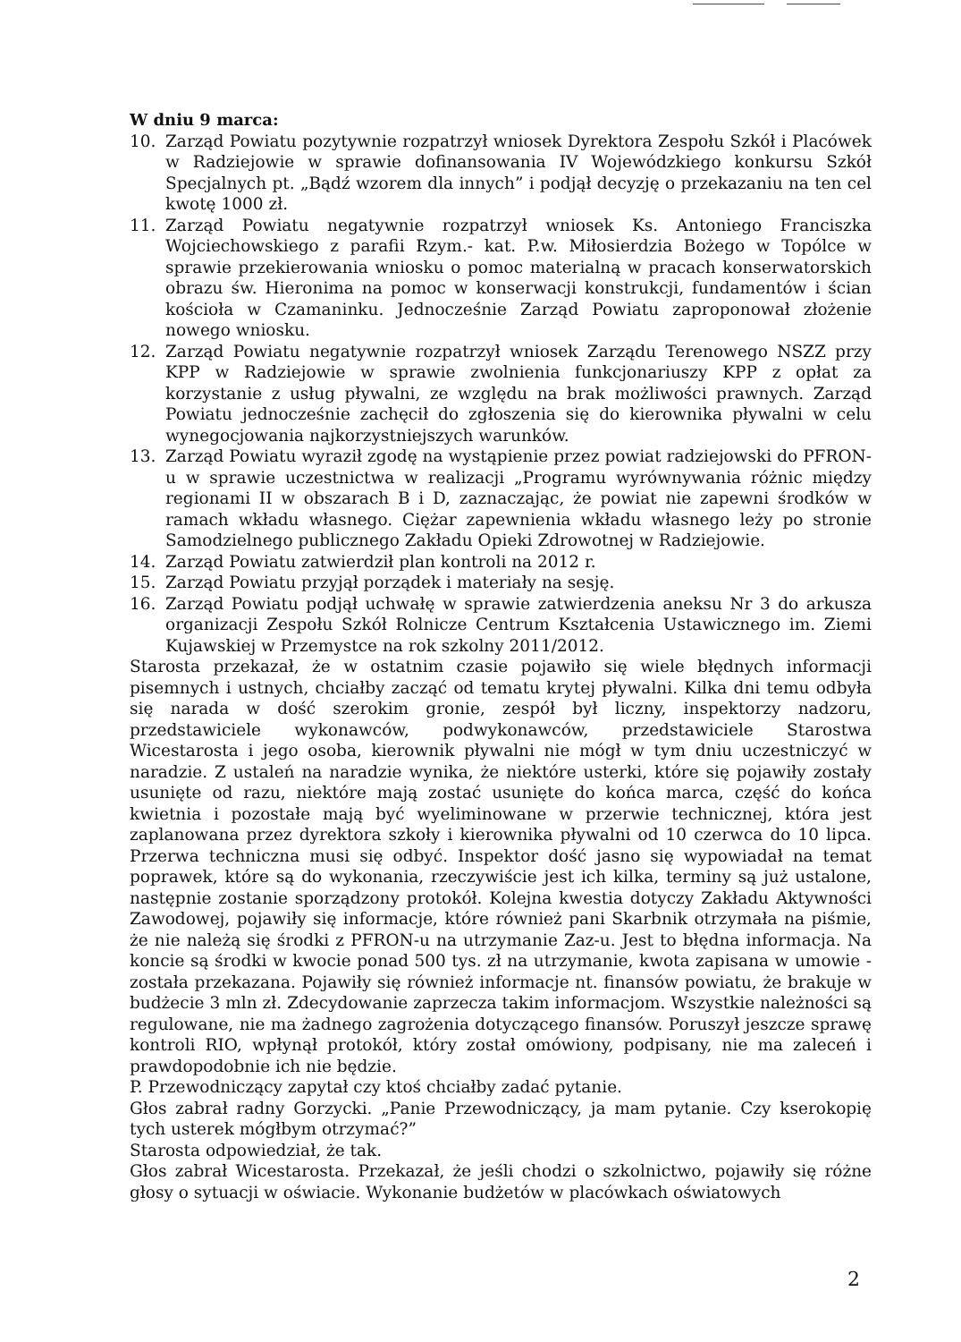W dniu 9 marca:
10. Zarząd Powiatu pozytywnie rozpatrzył wniosek Dyrektora Zespołu Szkół i Placówek w Radziejowie w sprawie dofinansowania IV Wojewódzkiego konkursu Szkół Specjalnych pt. „Bądź wzorem dla innych” i podjął decyzję o przekazaniu na ten cel kwotę 1000 zł.
11. Zarząd Powiatu negatywnie rozpatrzył wniosek Ks. Antoniego Franciszka Wojciechowskiego z parafii Rzym.- kat. P.w. Miłosierdzia Bożego w Topólce w sprawie przekierowania wniosku o pomoc materialną w pracach konserwatorskich obrazu św. Hieronima na pomoc w konserwacji konstrukcji, fundamentów i ścian kościoła w Czamaninku. Jednocześnie Zarząd Powiatu zaproponował złożenie nowego wniosku.
12. Zarząd Powiatu negatywnie rozpatrzył wniosek Zarządu Terenowego NSZZ przy KPP w Radziejowie w sprawie zwolnienia funkcjonariuszy KPP z opłat za korzystanie z usług pływalni, ze względu na brak możliwości prawnych. Zarząd Powiatu jednocześnie zachęcił do zgłoszenia się do kierownika pływalni w celu wynegocjowania najkorzystniejszych warunków.
13. Zarząd Powiatu wyraził zgodę na wystąpienie przez powiat radziejowski do PFRON-u w sprawie uczestnictwa w realizacji „Programu wyrównywania różnic między regionami II w obszarach B i D, zaznaczając, że powiat nie zapewni środków w ramach wkładu własnego. Ciężar zapewnienia wkładu własnego leży po stronie Samodzielnego publicznego Zakładu Opieki Zdrowotnej w Radziejowie.
14. Zarząd Powiatu zatwierdził plan kontroli na 2012 r.
15. Zarząd Powiatu przyjął porządek i materiały na sesję.
16. Zarząd Powiatu podjął uchwałę w sprawie zatwierdzenia aneksu Nr 3 do arkusza organizacji Zespołu Szkół Rolnicze Centrum Kształcenia Ustawicznego im. Ziemi Kujawskiej w Przemystce na rok szkolny 2011/2012.
Starosta przekazał, że w ostatnim czasie pojawiło się wiele błędnych informacji pisemnych i ustnych, chciałby zacząć od tematu krytej pływalni. Kilka dni temu odbyła się narada w dość szerokim gronie, zespół był liczny, inspektorzy nadzoru, przedstawiciele wykonawców, podwykonawców, przedstawiciele Starostwa Wicestarosta i jego osoba, kierownik pływalni nie mógł w tym dniu uczestniczyć w naradzie. Z ustaleń na naradzie wynika, że niektóre usterki, które się pojawiły zostały usunięte od razu, niektóre mają zostać usunięte do końca marca, część do końca kwietnia i pozostałe mają być wyeliminowane w przerwie technicznej, która jest zaplanowana przez dyrektora szkoły i kierownika pływalni od 10 czerwca do 10 lipca. Przerwa techniczna musi się odbyć. Inspektor dość jasno się wypowiadał na temat poprawek, które są do wykonania, rzeczywiście jest ich kilka, terminy są już ustalone, następnie zostanie sporządzony protokół. Kolejna kwestia dotyczy Zakładu Aktywności Zawodowej, pojawiły się informacje, które również pani Skarbnik otrzymała na piśmie, że nie należą się środki z PFRON-u na utrzymanie Zaz-u. Jest to błędna informacja. Na koncie są środki w kwocie ponad 500 tys. zł na utrzymanie, kwota zapisana w umowie - została przekazana. Pojawiły się również informacje nt. finansów powiatu, że brakuje w budżecie 3 mln zł. Zdecydowanie zaprzecza takim informacjom. Wszystkie należności są regulowane, nie ma żadnego zagrożenia dotyczącego finansów. Poruszył jeszcze sprawę kontroli RIO, wpłynął protokół, który został omówiony, podpisany, nie ma zaleceń i prawdopodobnie ich nie będzie.
P. Przewodniczący zapytał czy ktoś chciałby zadać pytanie.
Głos zabrał radny Gorzycki. „Panie Przewodniczący, ja mam pytanie. Czy kserokopię tych usterek mógłbym otrzymać?”
Starosta odpowiedział, że tak.
Głos zabrał Wicestarosta. Przekazał, że jeśli chodzi o szkolnictwo, pojawiły się różne głosy o sytuacji w oświacie. Wykonanie budżetów w placówkach oświatowych
2